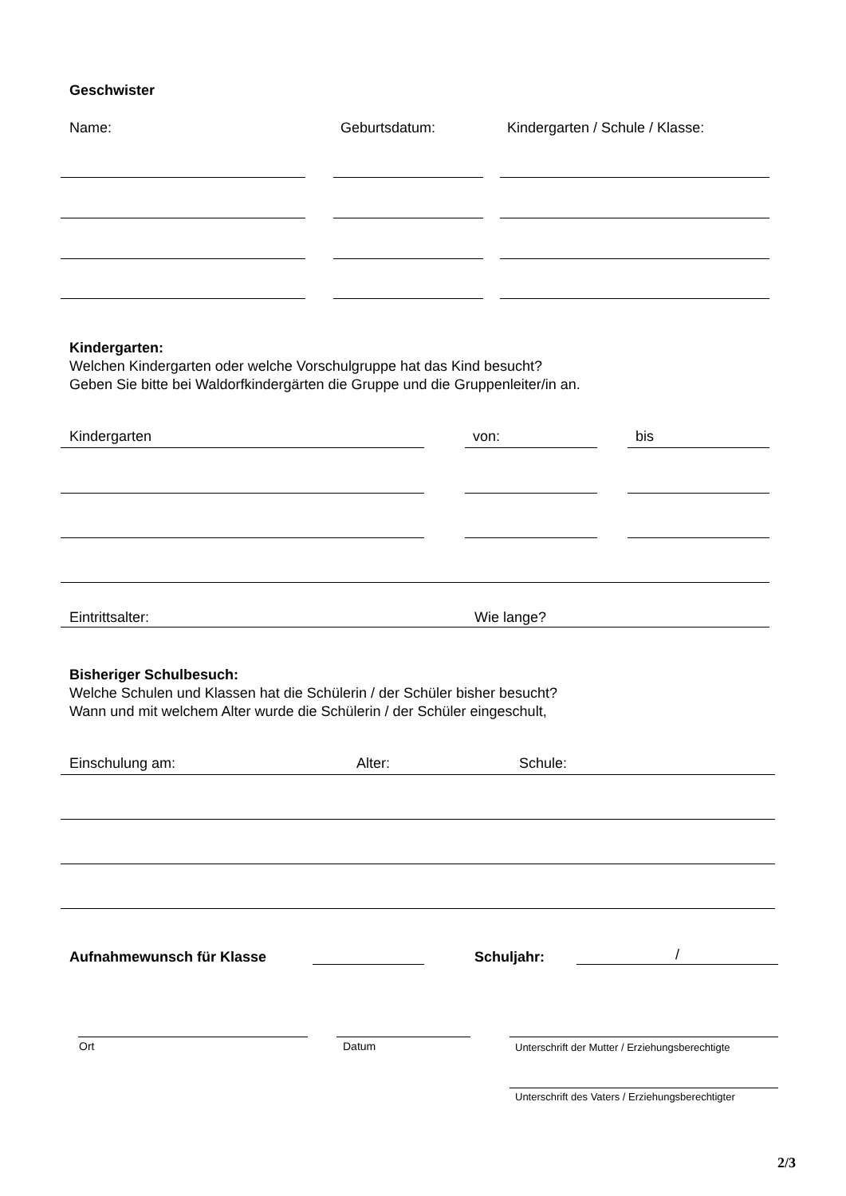Geschwister
Name: Geburtsdatum:
Kindergarten / Schule / Klasse:
Kindergarten:
Welchen Kindergarten oder welche Vorschulgruppe hat das Kind besucht?
Geben Sie bitte bei Waldorfkindergärten die Gruppe und die Gruppenleiter/in an.
Kindergarten von: bis
Eintrittsalter: Wie lange?
Bisheriger Schulbesuch:
Welche Schulen und Klassen hat die Schülerin / der Schüler bisher besucht?
Wann und mit welchem Alter wurde die Schülerin / der Schüler eingeschult,
Einschulung am: Alter: Schule:
Aufnahmewunsch für Klasse Schuljahr: /
Ort Datum
Unterschrift der Mutter / Erziehungsberechtigte
Unterschrift des Vaters / Erziehungsberechtigter
2/3